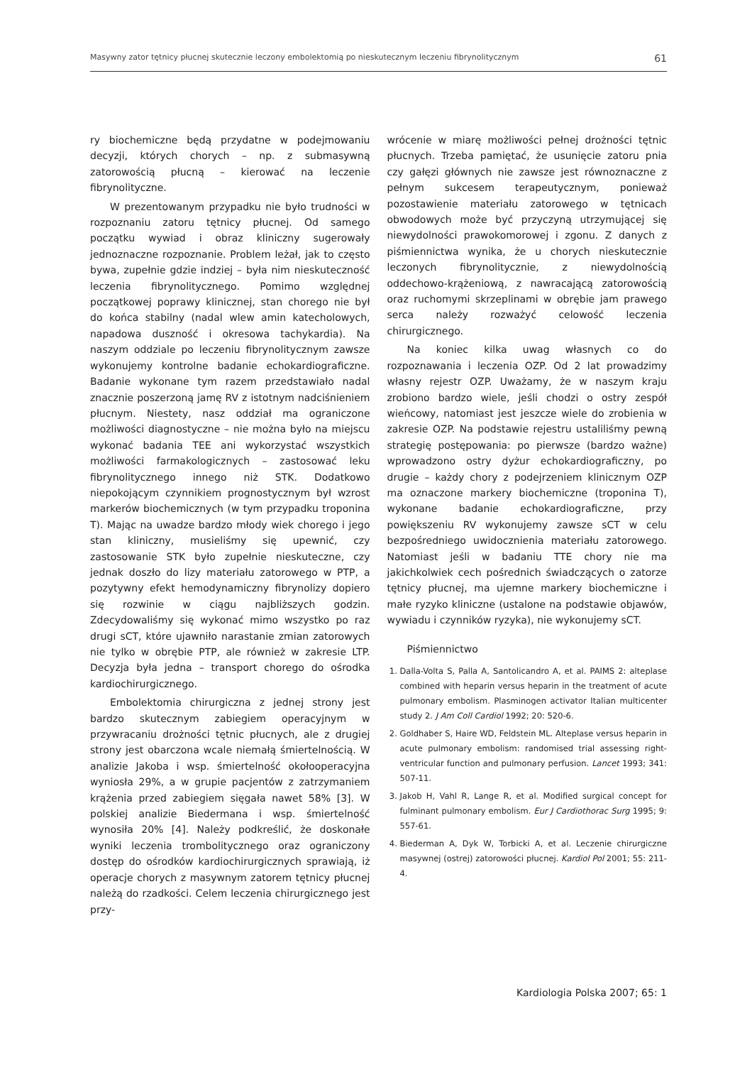Masywny zator tętnicy płucnej skutecznie leczony embolektomią po nieskutecznym leczeniu fibrynolitycznym 61
ry biochemiczne będą przydatne w podejmowaniu decyzji, których chorych – np. z submasywną zatorowością płucną – kierować na leczenie fibrynolityczne.
W prezentowanym przypadku nie było trudności w rozpoznaniu zatoru tętnicy płucnej. Od samego początku wywiad i obraz kliniczny sugerowały jednoznaczne rozpoznanie. Problem leżał, jak to często bywa, zupełnie gdzie indziej – była nim nieskuteczność leczenia fibrynolitycznego. Pomimo względnej początkowej poprawy klinicznej, stan chorego nie był do końca stabilny (nadal wlew amin katecholowych, napadowa duszność i okresowa tachykardia). Na naszym oddziale po leczeniu fibrynolitycznym zawsze wykonujemy kontrolne badanie echokardiograficzne. Badanie wykonane tym razem przedstawiało nadal znacznie poszerzoną jamę RV z istotnym nadciśnieniem płucnym. Niestety, nasz oddział ma ograniczone możliwości diagnostyczne – nie można było na miejscu wykonać badania TEE ani wykorzystać wszystkich możliwości farmakologicznych – zastosować leku fibrynolitycznego innego niż STK. Dodatkowo niepokojącym czynnikiem prognostycznym był wzrost markerów biochemicznych (w tym przypadku troponina T). Mając na uwadze bardzo młody wiek chorego i jego stan kliniczny, musieliśmy się upewnić, czy zastosowanie STK było zupełnie nieskuteczne, czy jednak doszło do lizy materiału zatorowego w PTP, a pozytywny efekt hemodynamiczny fibrynolizy dopiero się rozwinie w ciągu najbliższych godzin. Zdecydowaliśmy się wykonać mimo wszystko po raz drugi sCT, które ujawniło narastanie zmian zatorowych nie tylko w obrębie PTP, ale również w zakresie LTP. Decyzja była jedna – transport chorego do ośrodka kardiochirurgicznego.
Embolektomia chirurgiczna z jednej strony jest bardzo skutecznym zabiegiem operacyjnym w przywracaniu drożności tętnic płucnych, ale z drugiej strony jest obarczona wcale niemałą śmiertelnością. W analizie Jakoba i wsp. śmiertelność okołooperacyjna wyniosła 29%, a w grupie pacjentów z zatrzymaniem krążenia przed zabiegiem sięgała nawet 58% [3]. W polskiej analizie Biedermana i wsp. śmiertelność wynosiła 20% [4]. Należy podkreślić, że doskonałe wyniki leczenia trombolitycznego oraz ograniczony dostęp do ośrodków kardiochirurgicznych sprawiają, iż operacje chorych z masywnym zatorem tętnicy płucnej należą do rzadkości. Celem leczenia chirurgicznego jest przy-
wrócenie w miarę możliwości pełnej drożności tętnic płucnych. Trzeba pamiętać, że usunięcie zatoru pnia czy gałęzi głównych nie zawsze jest równoznaczne z pełnym sukcesem terapeutycznym, ponieważ pozostawienie materiału zatorowego w tętnicach obwodowych może być przyczyną utrzymującej się niewydolności prawokomorowej i zgonu. Z danych z piśmiennictwa wynika, że u chorych nieskutecznie leczonych fibrynolitycznie, z niewydolnością oddechowo-krążeniową, z nawracającą zatorowością oraz ruchomymi skrzeplinami w obrębie jam prawego serca należy rozważyć celowość leczenia chirurgicznego.
Na koniec kilka uwag własnych co do rozpoznawania i leczenia OZP. Od 2 lat prowadzimy własny rejestr OZP. Uważamy, że w naszym kraju zrobiono bardzo wiele, jeśli chodzi o ostry zespół wieńcowy, natomiast jest jeszcze wiele do zrobienia w zakresie OZP. Na podstawie rejestru ustaliliśmy pewną strategię postępowania: po pierwsze (bardzo ważne) wprowadzono ostry dyżur echokardiograficzny, po drugie – każdy chory z podejrzeniem klinicznym OZP ma oznaczone markery biochemiczne (troponina T), wykonane badanie echokardiograficzne, przy powiększeniu RV wykonujemy zawsze sCT w celu bezpośredniego uwidocznienia materiału zatorowego. Natomiast jeśli w badaniu TTE chory nie ma jakichkolwiek cech pośrednich świadczących o zatorze tętnicy płucnej, ma ujemne markery biochemiczne i małe ryzyko kliniczne (ustalone na podstawie objawów, wywiadu i czynników ryzyka), nie wykonujemy sCT.
Piśmiennictwo
1. Dalla-Volta S, Palla A, Santolicandro A, et al. PAIMS 2: alteplase combined with heparin versus heparin in the treatment of acute pulmonary embolism. Plasminogen activator Italian multicenter study 2. J Am Coll Cardiol 1992; 20: 520-6.
2. Goldhaber S, Haire WD, Feldstein ML. Alteplase versus heparin in acute pulmonary embolism: randomised trial assessing right-ventricular function and pulmonary perfusion. Lancet 1993; 341: 507-11.
3. Jakob H, Vahl R, Lange R, et al. Modified surgical concept for fulminant pulmonary embolism. Eur J Cardiothorac Surg 1995; 9: 557-61.
4. Biederman A, Dyk W, Torbicki A, et al. Leczenie chirurgiczne masywnej (ostrej) zatorowości płucnej. Kardiol Pol 2001; 55: 211-4.
Kardiologia Polska 2007; 65: 1